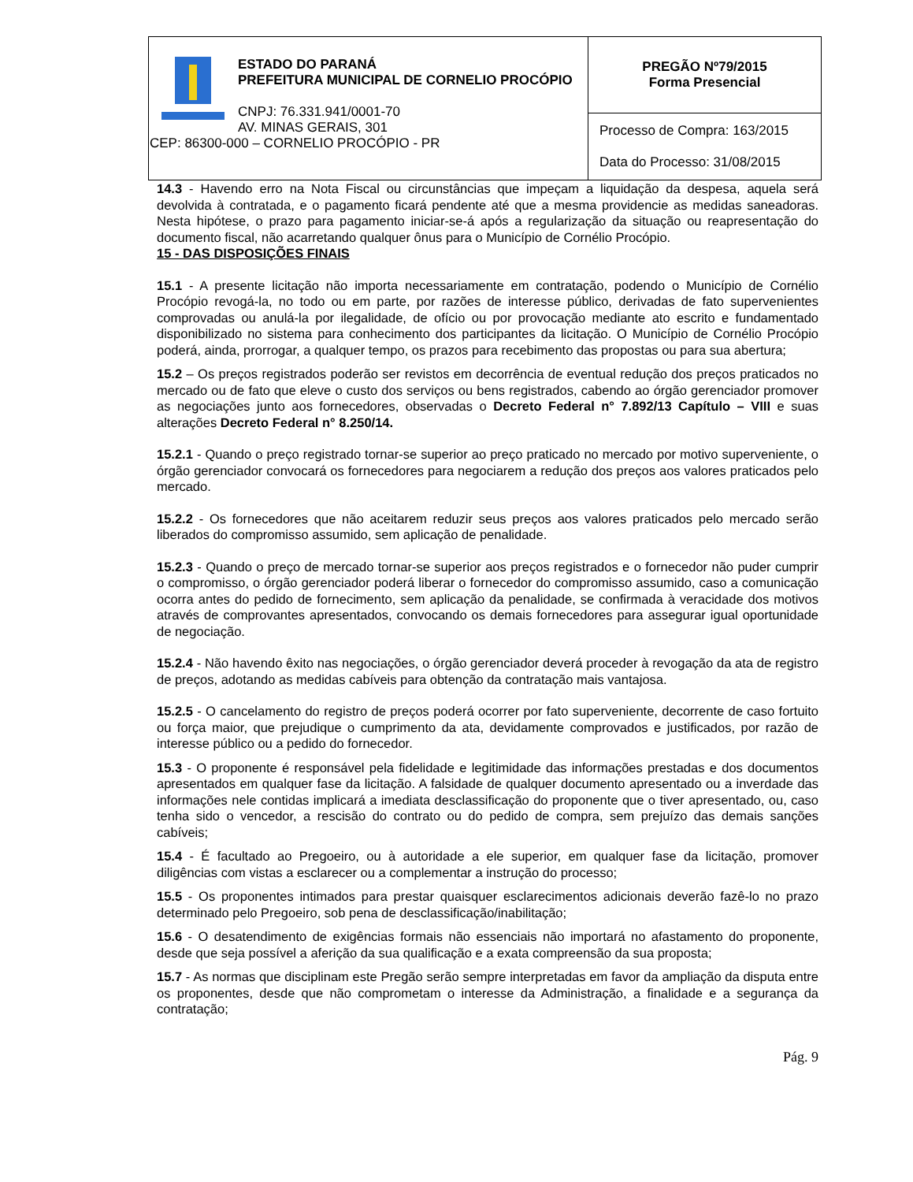| ESTADO DO PARANÁ PREFEITURA MUNICIPAL DE CORNELIO PROCÓPIO CNPJ: 76.331.941/0001-70 AV. MINAS GERAIS, 301 CEP: 86300-000 – CORNELIO PROCÓPIO - PR | PREGÃO Nº79/2015 Forma Presencial |
| | Processo de Compra: 163/2015 Data do Processo: 31/08/2015 |
14.3 - Havendo erro na Nota Fiscal ou circunstâncias que impeçam a liquidação da despesa, aquela será devolvida à contratada, e o pagamento ficará pendente até que a mesma providencie as medidas saneadoras. Nesta hipótese, o prazo para pagamento iniciar-se-á após a regularização da situação ou reapresentação do documento fiscal, não acarretando qualquer ônus para o Município de Cornélio Procópio.
15 - DAS DISPOSIÇÕES FINAIS
15.1 - A presente licitação não importa necessariamente em contratação, podendo o Município de Cornélio Procópio revogá-la, no todo ou em parte, por razões de interesse público, derivadas de fato supervenientes comprovadas ou anulá-la por ilegalidade, de ofício ou por provocação mediante ato escrito e fundamentado disponibilizado no sistema para conhecimento dos participantes da licitação. O Município de Cornélio Procópio poderá, ainda, prorrogar, a qualquer tempo, os prazos para recebimento das propostas ou para sua abertura;
15.2 – Os preços registrados poderão ser revistos em decorrência de eventual redução dos preços praticados no mercado ou de fato que eleve o custo dos serviços ou bens registrados, cabendo ao órgão gerenciador promover as negociações junto aos fornecedores, observadas o Decreto Federal n° 7.892/13 Capítulo – VIII e suas alterações Decreto Federal n° 8.250/14.
15.2.1 - Quando o preço registrado tornar-se superior ao preço praticado no mercado por motivo superveniente, o órgão gerenciador convocará os fornecedores para negociarem a redução dos preços aos valores praticados pelo mercado.
15.2.2 - Os fornecedores que não aceitarem reduzir seus preços aos valores praticados pelo mercado serão liberados do compromisso assumido, sem aplicação de penalidade.
15.2.3 - Quando o preço de mercado tornar-se superior aos preços registrados e o fornecedor não puder cumprir o compromisso, o órgão gerenciador poderá liberar o fornecedor do compromisso assumido, caso a comunicação ocorra antes do pedido de fornecimento, sem aplicação da penalidade, se confirmada à veracidade dos motivos através de comprovantes apresentados, convocando os demais fornecedores para assegurar igual oportunidade de negociação.
15.2.4 - Não havendo êxito nas negociações, o órgão gerenciador deverá proceder à revogação da ata de registro de preços, adotando as medidas cabíveis para obtenção da contratação mais vantajosa.
15.2.5 - O cancelamento do registro de preços poderá ocorrer por fato superveniente, decorrente de caso fortuito ou força maior, que prejudique o cumprimento da ata, devidamente comprovados e justificados, por razão de interesse público ou a pedido do fornecedor.
15.3 - O proponente é responsável pela fidelidade e legitimidade das informações prestadas e dos documentos apresentados em qualquer fase da licitação. A falsidade de qualquer documento apresentado ou a inverdade das informações nele contidas implicará a imediata desclassificação do proponente que o tiver apresentado, ou, caso tenha sido o vencedor, a rescisão do contrato ou do pedido de compra, sem prejuízo das demais sanções cabíveis;
15.4 - É facultado ao Pregoeiro, ou à autoridade a ele superior, em qualquer fase da licitação, promover diligências com vistas a esclarecer ou a complementar a instrução do processo;
15.5 - Os proponentes intimados para prestar quaisquer esclarecimentos adicionais deverão fazê-lo no prazo determinado pelo Pregoeiro, sob pena de desclassificação/inabilitação;
15.6 - O desatendimento de exigências formais não essenciais não importará no afastamento do proponente, desde que seja possível a aferição da sua qualificação e a exata compreensão da sua proposta;
15.7 - As normas que disciplinam este Pregão serão sempre interpretadas em favor da ampliação da disputa entre os proponentes, desde que não comprometam o interesse da Administração, a finalidade e a segurança da contratação;
Pág. 9